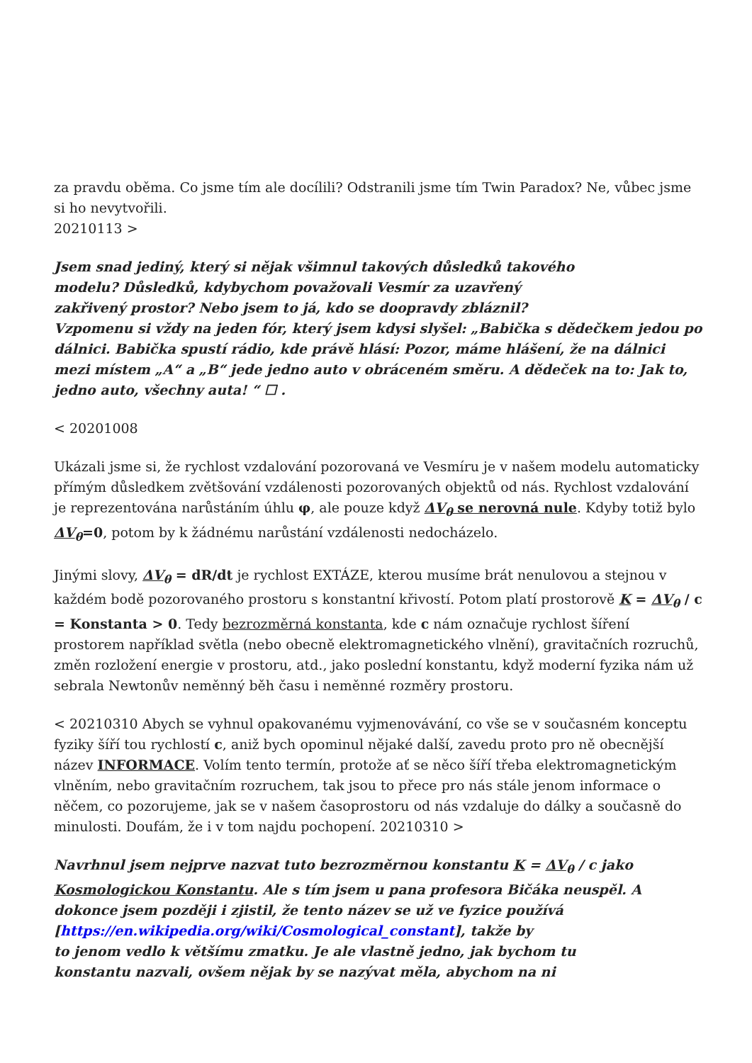za pravdu oběma. Co jsme tím ale docílili? Odstranili jsme tím Twin Paradox? Ne, vůbec jsme si ho nevytvořili.
20210113 >
Jsem snad jediný, který si nějak všimnul takových důsledků takového
modelu? Důsledků, kdybychom považovali Vesmír za uzavřený
zakřivený prostor? Nebo jsem to já, kdo se doopravdy zbláznil?
Vzpomenu si vždy na jeden fór, který jsem kdysi slyšel: „Babička s dědečkem jedou po dálnici. Babička spustí rádio, kde právě hlásí: Pozor, máme hlášení, že na dálnici mezi místem „A“ a „B“ jede jedno auto v obráceném směru. A dědeček na to: Jak to, jedno auto, všechny auta! “ ☐ .
< 20201008
Ukázali jsme si, že rychlost vzdalování pozorovaná ve Vesmíru je v našem modelu automaticky přímým důsledkem zvětšování vzdálenosti pozorovaných objektů od nás. Rychlost vzdalování je reprezentována narůstáním úhlu φ, ale pouze když ΔV<sub>θ</sub> se nerovná nule. Kdyby totiž bylo ΔV<sub>θ</sub>=0, potom by k žádnému narůstání vzdálenosti nedocházelo.
Jinými slovy, ΔV<sub>θ</sub> = dR/dt je rychlost EXTÁZE, kterou musíme brát nenulovou a stejnou v každém bodě pozorovaného prostoru s konstantní křivostí. Potom platí prostorově K = ΔV<sub>θ</sub> / c = Konstanta > 0. Tedy bezrozměrná konstanta, kde c nám označuje rychlost šíření prostorem například světla (nebo obecně elektromagnetického vlnění), gravitačních rozruchů, změn rozložení energie v prostoru, atd., jako poslední konstantu, když moderní fyzika nám už sebrala Newtonův neměnný běh času i neměnné rozměry prostoru.
< 20210310 Abych se vyhnul opakovanému vyjmenovávání, co vše se v současném konceptu fyziky šíří tou rychlostí c, aniž bych opominul nějaké další, zavedu proto pro ně obecnější název INFORMACE. Volím tento termín, protože ať se něco šíří třeba elektromagnetickým vlněním, nebo gravitačním rozruchem, tak jsou to přece pro nás stále jenom informace o něčem, co pozorujeme, jak se v našem časoprostoru od nás vzdaluje do dálky a současně do minulosti. Doufám, že i v tom najdu pochopení. 20210310 >
Navrhnul jsem nejprve nazvat tuto bezrozměrnou konstantu K = ΔV<sub>θ</sub> / c jako Kosmologickou Konstantu. Ale s tím jsem u pana profesora Bičáka neuspěl. A dokonce jsem později i zjistil, že tento název se už ve fyzice používá [https://en.wikipedia.org/wiki/Cosmological_constant], takže by
to jenom vedlo k většímu zmatku. Je ale vlastně jedno, jak bychom tu
konstantu nazvali, ovšem nějak by se nazývat měla, abychom na ni